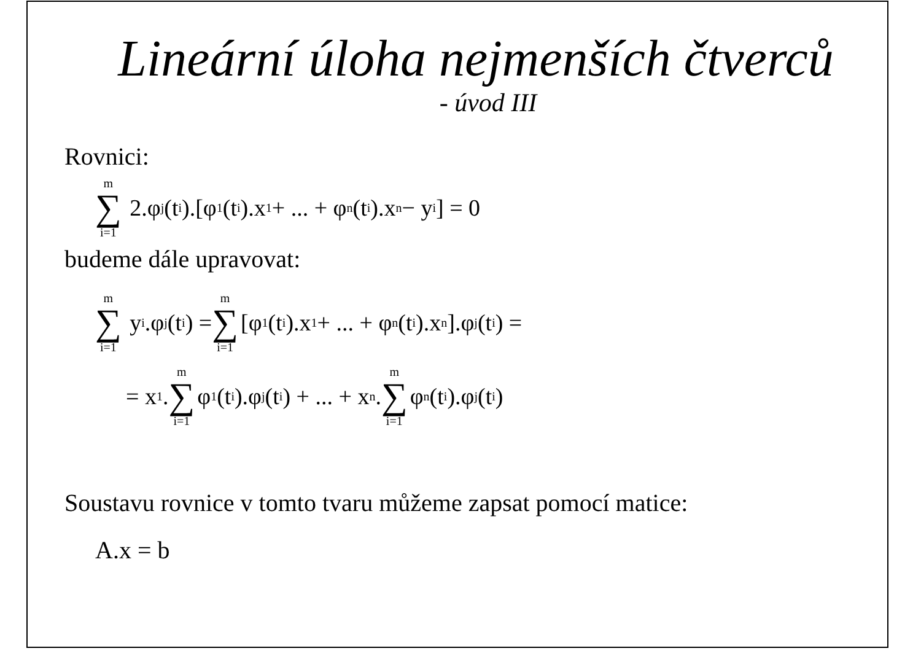Lineární úloha nejmenších čtverců
- úvod III
Rovnici:
m ∑ i=1 2.φ<sub>j</sub>(t<sub>i</sub>).[φ<sub>1</sub>(t<sub>i</sub>).x<sub>1</sub> + ... + φ<sub>n</sub>(t<sub>i</sub>).x<sub>n</sub> − y<sub>i</sub>] = 0
budeme dále upravovat:
m ∑ i=1 y<sub>i</sub>.φ<sub>j</sub>(t<sub>i</sub>) = m ∑ i=1 [φ<sub>1</sub>(t<sub>i</sub>).x<sub>1</sub> + ... + φ<sub>n</sub>(t<sub>i</sub>).x<sub>n</sub>].φ<sub>j</sub>(t<sub>i</sub>) =
= x<sub>1</sub>. m ∑ i=1 φ<sub>1</sub>(t<sub>i</sub>).φ<sub>j</sub>(t<sub>i</sub>) + ... + x<sub>n</sub>. m ∑ i=1 φ<sub>n</sub>(t<sub>i</sub>).φ<sub>j</sub>(t<sub>i</sub>)
Soustavu rovnice v tomto tvaru můžeme zapsat pomocí matice:
A.x = b